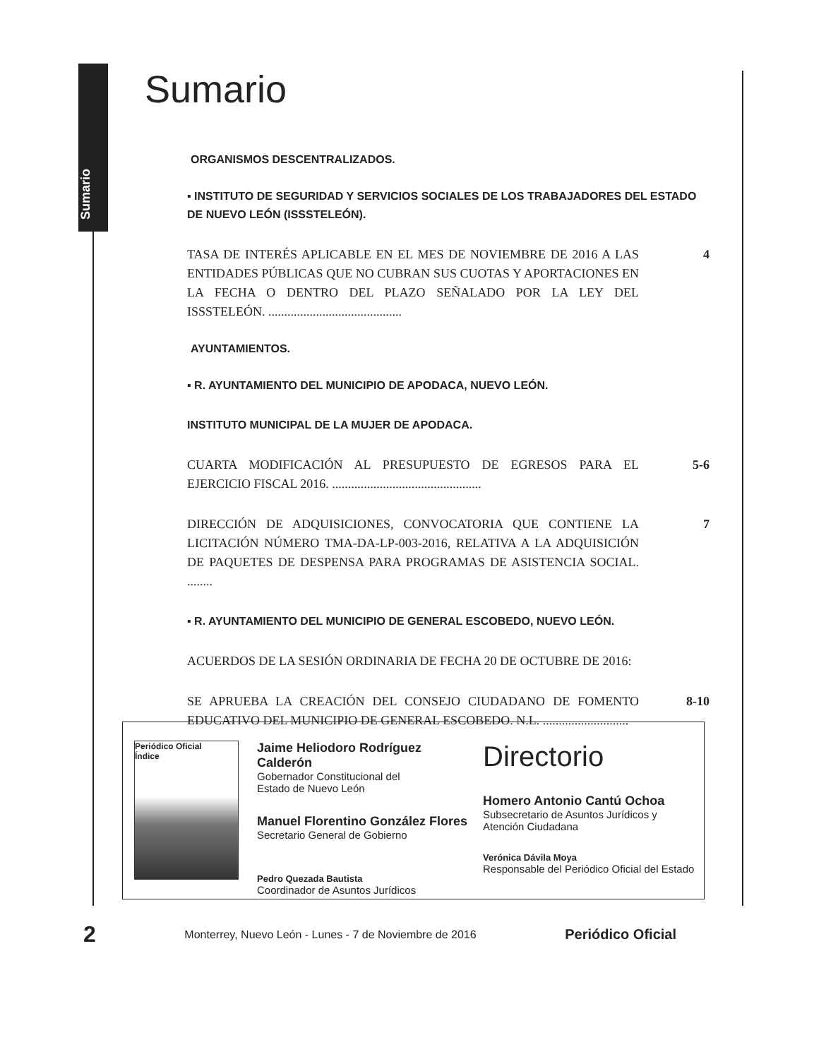Sumario
Sumario
ORGANISMOS DESCENTRALIZADOS.
▪ INSTITUTO DE SEGURIDAD Y SERVICIOS SOCIALES DE LOS TRABAJADORES DEL ESTADO
DE NUEVO LEÓN (ISSSTELEÓN).
TASA DE INTERÉS APLICABLE EN EL MES DE NOVIEMBRE DE 2016 A LAS ENTIDADES PÚBLICAS QUE NO CUBRAN SUS CUOTAS Y APORTACIONES EN LA FECHA O DENTRO DEL PLAZO SEÑALADO POR LA LEY DEL ISSSTELEÓN. .......................................... 4
AYUNTAMIENTOS.
▪ R. AYUNTAMIENTO DEL MUNICIPIO DE APODACA, NUEVO LEÓN.
INSTITUTO MUNICIPAL DE LA MUJER DE APODACA.
CUARTA MODIFICACIÓN AL PRESUPUESTO DE EGRESOS PARA EL EJERCICIO FISCAL 2016. ............................................... 5-6
DIRECCIÓN DE ADQUISICIONES, CONVOCATORIA QUE CONTIENE LA LICITACIÓN NÚMERO TMA-DA-LP-003-2016, RELATIVA A LA ADQUISICIÓN DE PAQUETES DE DESPENSA PARA PROGRAMAS DE ASISTENCIA SOCIAL. ........ 7
▪ R. AYUNTAMIENTO DEL MUNICIPIO DE GENERAL ESCOBEDO, NUEVO LEÓN.
ACUERDOS DE LA SESIÓN ORDINARIA DE FECHA 20 DE OCTUBRE DE 2016:
SE APRUEBA LA CREACIÓN DEL CONSEJO CIUDADANO DE FOMENTO EDUCATIVO DEL MUNICIPIO DE GENERAL ESCOBEDO. N.L. ........................... 8-10
Periódico Oficial
Índice
Jaime Heliodoro Rodríguez Calderón
Gobernador Constitucional del
Estado de Nuevo León
Manuel Florentino González Flores
Secretario General de Gobierno
Pedro Quezada Bautista
Coordinador de Asuntos Jurídicos
Directorio
Homero Antonio Cantú Ochoa
Subsecretario de Asuntos Jurídicos y Atención Ciudadana
Verónica Dávila Moya
Responsable del Periódico Oficial del Estado
2 Monterrey, Nuevo León - Lunes - 7 de Noviembre de 2016 Periódico Oficial